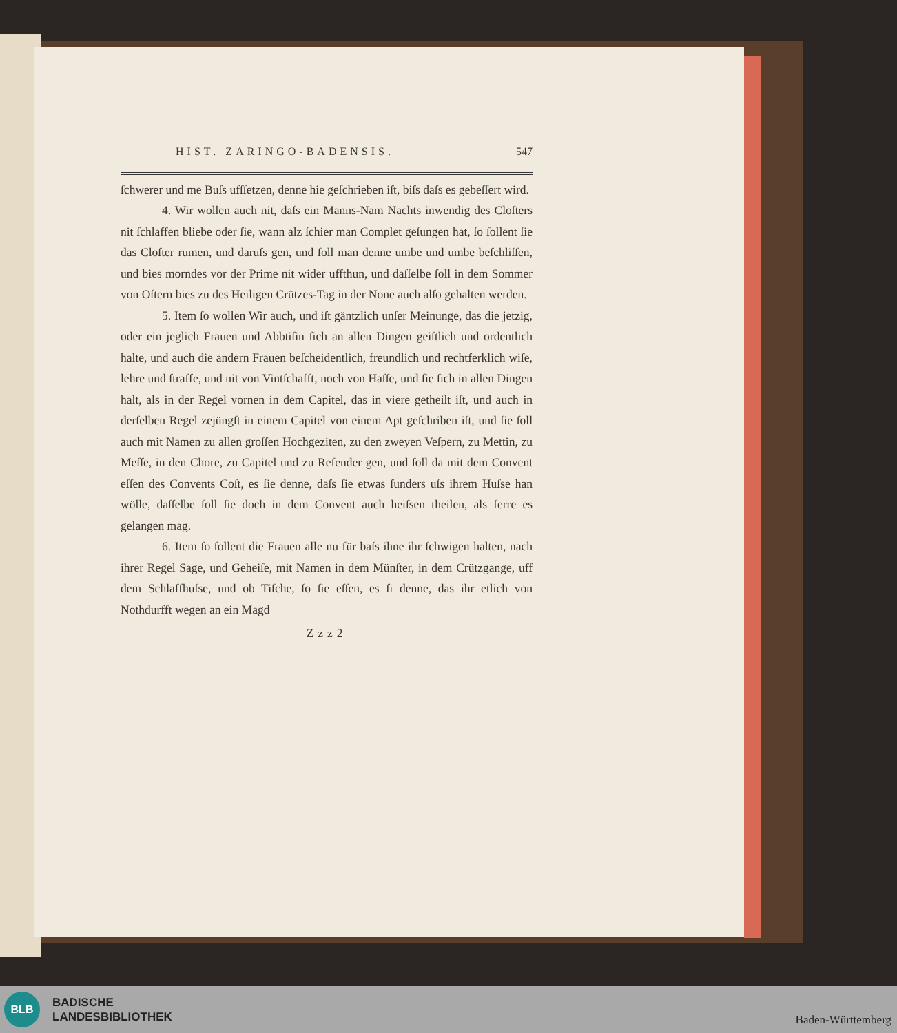HIST. ZARINGO-BADENSIS. 547
ſchwerer und me Buſs ufſſetzen, denne hie geſchrieben iſt, biſs daſs es gebeſſert wird.
4. Wir wollen auch nit, daſs ein Manns-Nam Nachts inwendig des Cloſters nit ſchlaffen bliebe oder ſie, wann alz ſchier man Complet geſungen hat, ſo ſollent ſie das Cloſter rumen, und daruſs gen, und ſoll man denne umbe und umbe beſchliſſen, und bies morndes vor der Prime nit wider uffthun, und daſſelbe ſoll in dem Sommer von Oſtern bies zu des Heiligen Crützes-Tag in der None auch alſo gehalten werden.
5. Item ſo wollen Wir auch, und iſt gäntzlich unſer Meinunge, das die jetzig, oder ein jeglich Frauen und Abbtiſin ſich an allen Dingen geiſtlich und ordentlich halte, und auch die andern Frauen beſcheidentlich, freundlich und rechtferklich wiſe, lehre und ſtraffe, und nit von Vintſchafft, noch von Haſſe, und ſie ſich in allen Dingen halt, als in der Regel vornen in dem Capitel, das in viere getheilt iſt, und auch in derſelben Regel zejüngſt in einem Capitel von einem Apt geſchriben iſt, und ſie ſoll auch mit Namen zu allen groſſen Hochgeziten, zu den zweyen Veſpern, zu Mettin, zu Meſſe, in den Chore, zu Capitel und zu Refender gen, und ſoll da mit dem Convent eſſen des Convents Coſt, es ſie denne, daſs ſie etwas ſunders uſs ihrem Huſse han wölle, daſſelbe ſoll ſie doch in dem Convent auch heiſsen theilen, als ferre es gelangen mag.
6. Item ſo ſollent die Frauen alle nu für baſs ihne ihr ſchwigen halten, nach ihrer Regel Sage, und Geheiſe, mit Namen in dem Münſter, in dem Crützgange, uff dem Schlaffhuſse, und ob Tiſche, ſo ſie eſſen, es ſi denne, das ihr etlich von Nothdurfft wegen an ein Magd
Zzz2
BLB
BADISCHE
LANDESBIBLIOTHEK
Baden-Württemberg